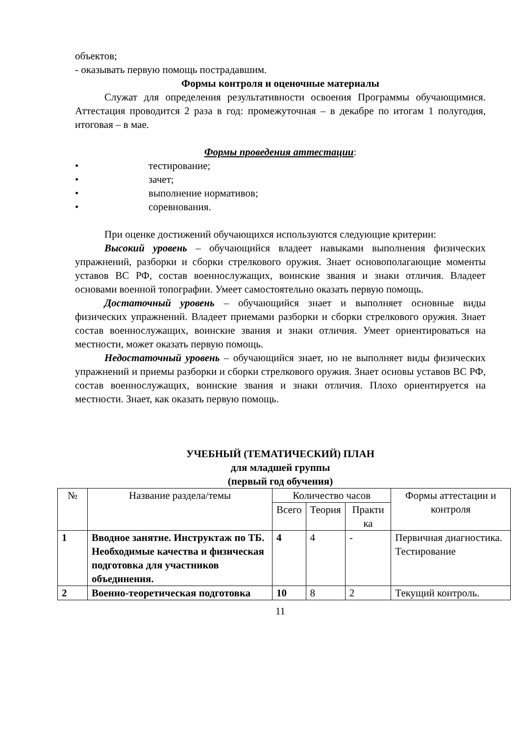объектов;
- оказывать первую помощь пострадавшим.
Формы контроля и оценочные материалы
Служат для определения результативности освоения Программы обучающимися. Аттестация проводится 2 раза в год: промежуточная – в декабре по итогам 1 полугодия, итоговая – в мае.
Формы проведения аттестации:
• тестирование;
• зачет;
• выполнение нормативов;
• соревнования.
При оценке достижений обучающихся используются следующие критерии:
Высокий уровень – обучающийся владеет навыками выполнения физических упражнений, разборки и сборки стрелкового оружия. Знает основополагающие моменты уставов ВС РФ, состав военнослужащих, воинские звания и знаки отличия. Владеет основами военной топографии. Умеет самостоятельно оказать первую помощь.
Достаточный уровень – обучающийся знает и выполняет основные виды физических упражнений. Владеет приемами разборки и сборки стрелкового оружия. Знает состав военнослужащих, воинские звания и знаки отличия. Умеет ориентироваться на местности, может оказать первую помощь.
Недостаточный уровень – обучающийся знает, но не выполняет виды физических упражнений и приемы разборки и сборки стрелкового оружия. Знает основы уставов ВС РФ, состав военнослужащих, воинские звания и знаки отличия. Плохо ориентируется на местности. Знает, как оказать первую помощь.
УЧЕБНЫЙ (ТЕМАТИЧЕСКИЙ) ПЛАН
для младшей группы
(первый год обучения)
| № | Название раздела/темы | Количество часов | | | Формы аттестации и контроля |
| --- | --- | --- | --- | --- | --- |
| | | Всего | Теория | Практи ка | |
| 1 | Вводное занятие. Инструктаж по ТБ. Необходимые качества и физическая подготовка для участников объединения. | 4 | 4 | - | Первичная диагностика. Тестирование |
| 2 | Военно-теоретическая подготовка | 10 | 8 | 2 | Текущий контроль. |
11